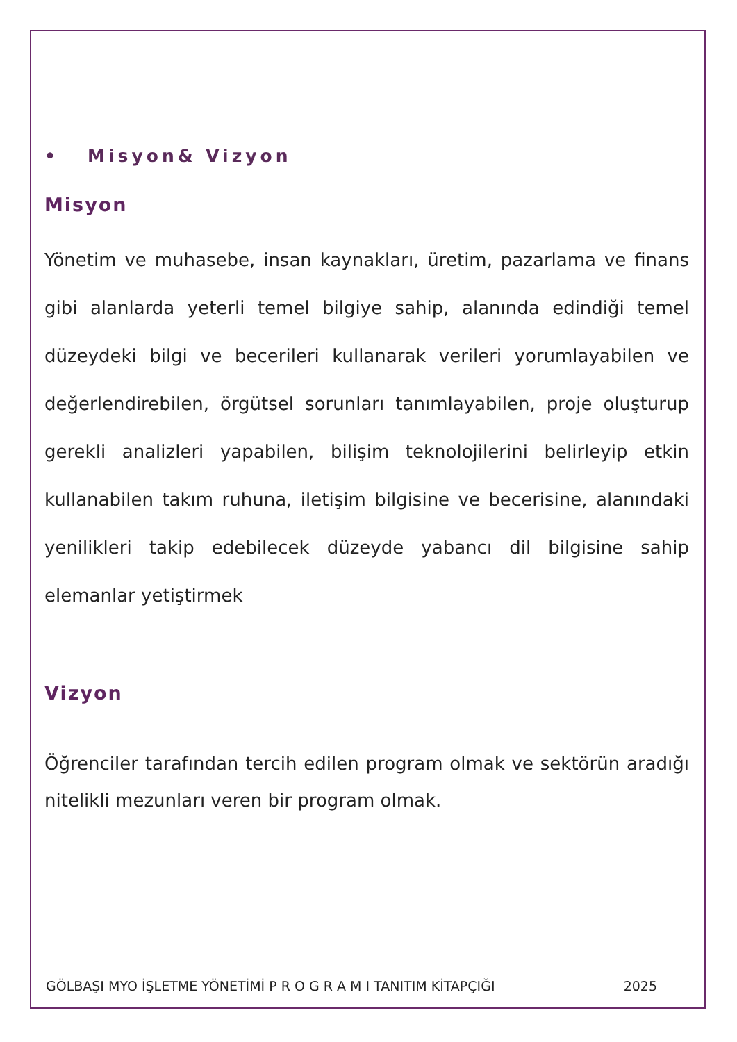• Misyon& Vizyon
Misyon
Yönetim ve muhasebe, insan kaynakları, üretim, pazarlama ve finans gibi alanlarda yeterli temel bilgiye sahip, alanında edindiği temel düzeydeki bilgi ve becerileri kullanarak verileri yorumlayabilen ve değerlendirebilen, örgütsel sorunları tanımlayabilen, proje oluşturup gerekli analizleri yapabilen, bilişim teknolojilerini belirleyip etkin kullanabilen takım ruhuna, iletişim bilgisine ve becerisine, alanındaki yenilikleri takip edebilecek düzeyde yabancı dil bilgisine sahip elemanlar yetiştirmek
Vizyon
Öğrenciler tarafından tercih edilen program olmak ve sektörün aradığı nitelikli mezunları veren bir program olmak.
GÖLBAŞI MYO İŞLETME YÖNETİMİ P R O G R A M I TANITIM KİTAPÇIĞI 2025